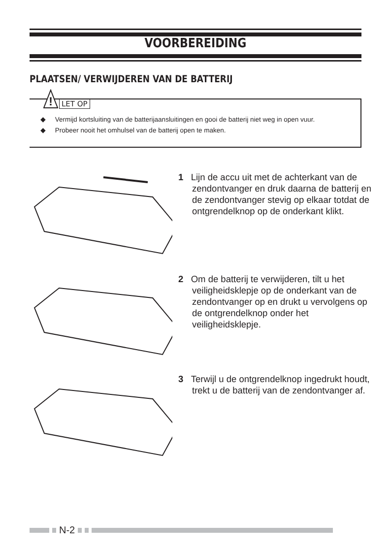VOORBEREIDING
PLAATSEN/ VERWIJDEREN VAN DE BATTERIJ
!
LET OP
◆ Vermijd kortsluiting van de batterijaansluitingen en gooi de batterij niet weg in open vuur.
◆ Probeer nooit het omhulsel van de batterij open te maken.
1 Lijn de accu uit met de achterkant van de zendontvanger en druk daarna de batterij en de zendontvanger stevig op elkaar totdat de ontgrendelknop op de onderkant klikt.
2 Om de batterij te verwijderen, tilt u het veiligheidsklepje op de onderkant van de zendontvanger op en drukt u vervolgens op de ontgrendelknop onder het veiligheidsklepje.
3 Terwijl u de ontgrendelknop ingedrukt houdt, trekt u de batterij van de zendontvanger af.
N-2